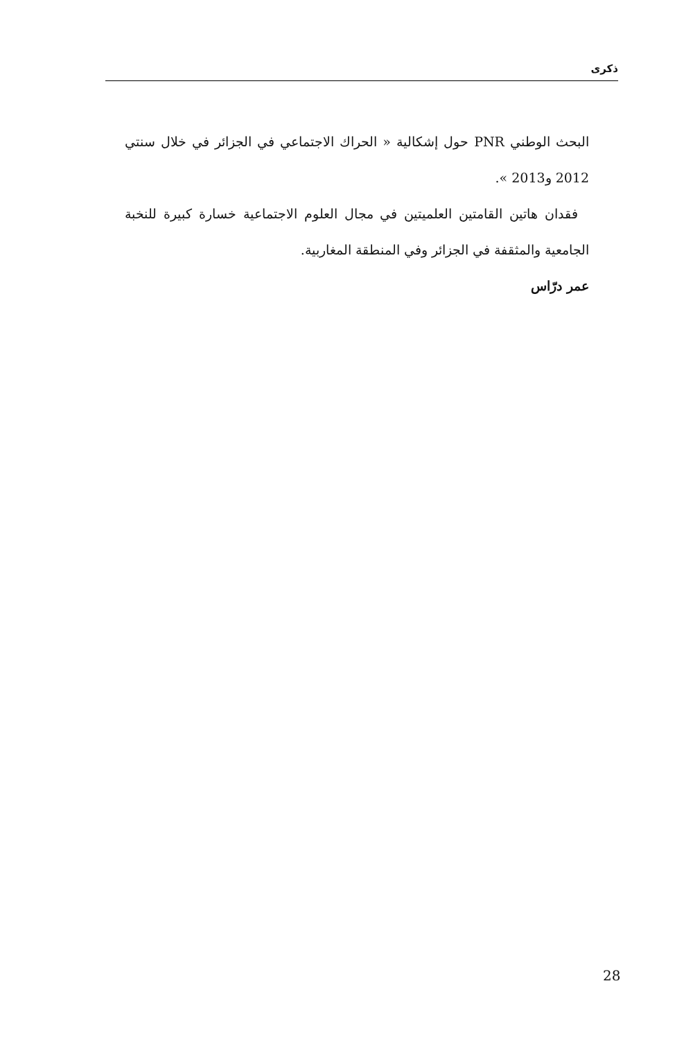ذكرى
البحث الوطني PNR حول إشكالية « الحراك الاجتماعي في الجزائر في خلال سنتي 2012 و2013 ».
فقدان هاتين القامتين العلميتين في مجال العلوم الاجتماعية خسارة كبيرة للنخبة الجامعية والمثقفة في الجزائر وفي المنطقة المغاربية.
عمر درّاس
28